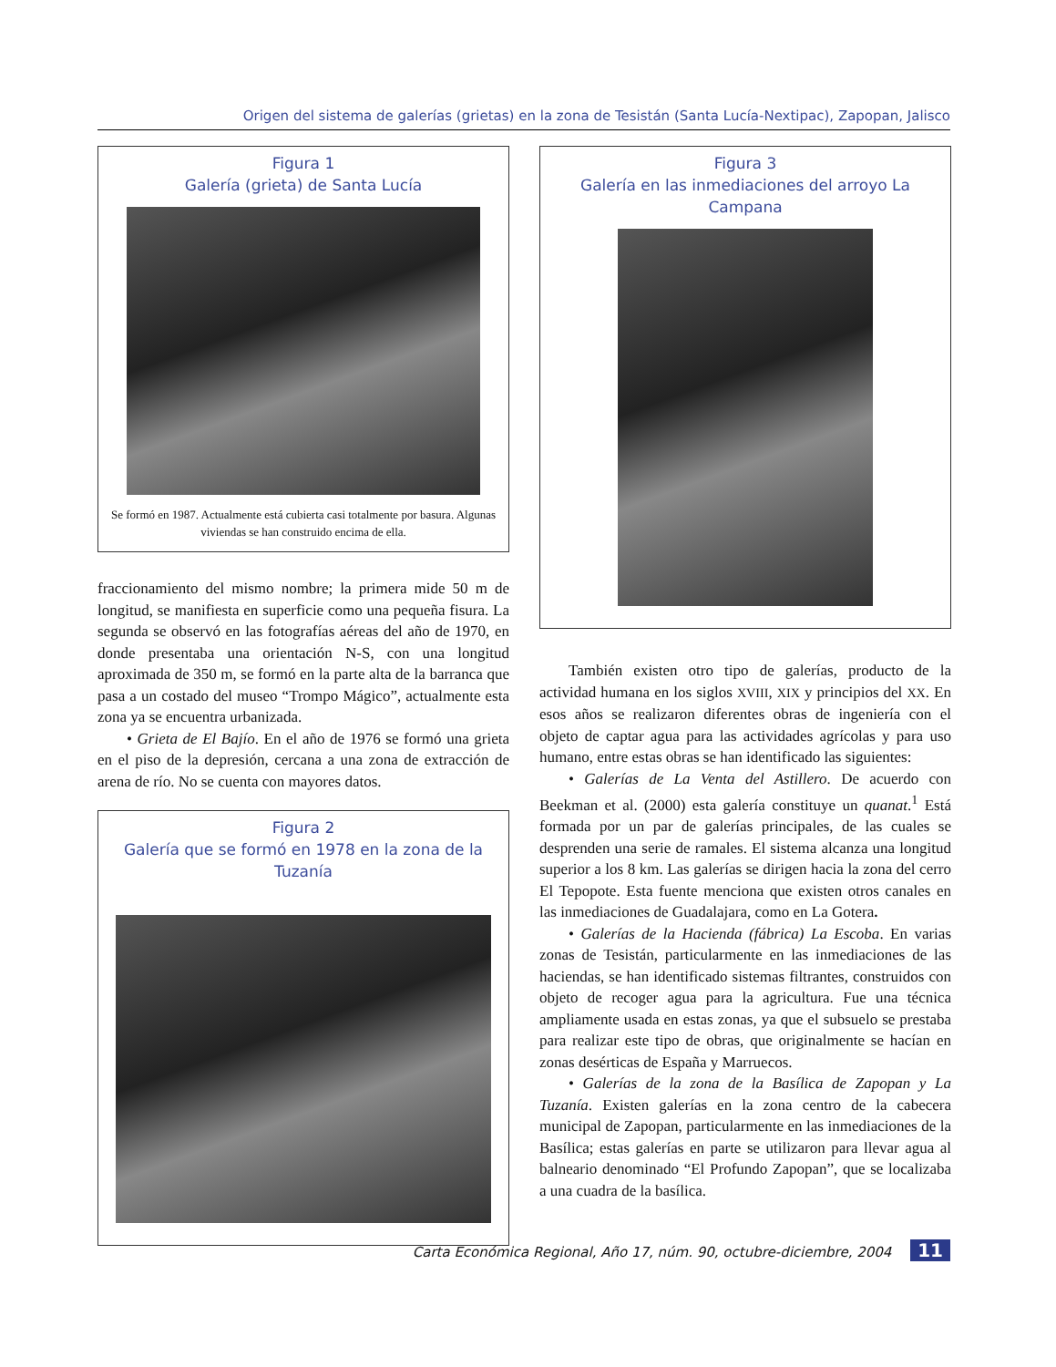Origen del sistema de galerías (grietas) en la zona de Tesistán (Santa Lucía-Nextipac), Zapopan, Jalisco
Figura 1
Galería (grieta) de Santa Lucía
Se formó en 1987. Actualmente está cubierta casi totalmente por basura. Algunas viviendas se han construido encima de ella.
fraccionamiento del mismo nombre; la primera mide 50 m de longitud, se manifiesta en superficie como una pequeña fisura. La segunda se observó en las fotografías aéreas del año de 1970, en donde presentaba una orientación N-S, con una longitud aproximada de 350 m, se formó en la parte alta de la barranca que pasa a un costado del museo “Trompo Mágico”, actualmente esta zona ya se encuentra urbanizada.
• Grieta de El Bajío. En el año de 1976 se formó una grieta en el piso de la depresión, cercana a una zona de extracción de arena de río. No se cuenta con mayores datos.
Figura 2
Galería que se formó en 1978 en la zona de la Tuzanía
Figura 3
Galería en las inmediaciones del arroyo La Campana
También existen otro tipo de galerías, producto de la actividad humana en los siglos XVIII, XIX y principios del XX. En esos años se realizaron diferentes obras de ingeniería con el objeto de captar agua para las actividades agrícolas y para uso humano, entre estas obras se han identificado las siguientes:
• Galerías de La Venta del Astillero. De acuerdo con Beekman et al. (2000) esta galería constituye un quanat.<sup>1</sup> Está formada por un par de galerías principales, de las cuales se desprenden una serie de ramales. El sistema alcanza una longitud superior a los 8 km. Las galerías se dirigen hacia la zona del cerro El Tepopote. Esta fuente menciona que existen otros canales en las inmediaciones de Guadalajara, como en La Gotera.
• Galerías de la Hacienda (fábrica) La Escoba. En varias zonas de Tesistán, particularmente en las inmediaciones de las haciendas, se han identificado sistemas filtrantes, construidos con objeto de recoger agua para la agricultura. Fue una técnica ampliamente usada en estas zonas, ya que el subsuelo se prestaba para realizar este tipo de obras, que originalmente se hacían en zonas desérticas de España y Marruecos.
• Galerías de la zona de la Basílica de Zapopan y La Tuzanía. Existen galerías en la zona centro de la cabecera municipal de Zapopan, particularmente en las inmediaciones de la Basílica; estas galerías en parte se utilizaron para llevar agua al balneario denominado “El Profundo Zapopan”, que se localizaba a una cuadra de la basílica.
Carta Económica Regional, Año 17, núm. 90, octubre-diciembre, 2004 11